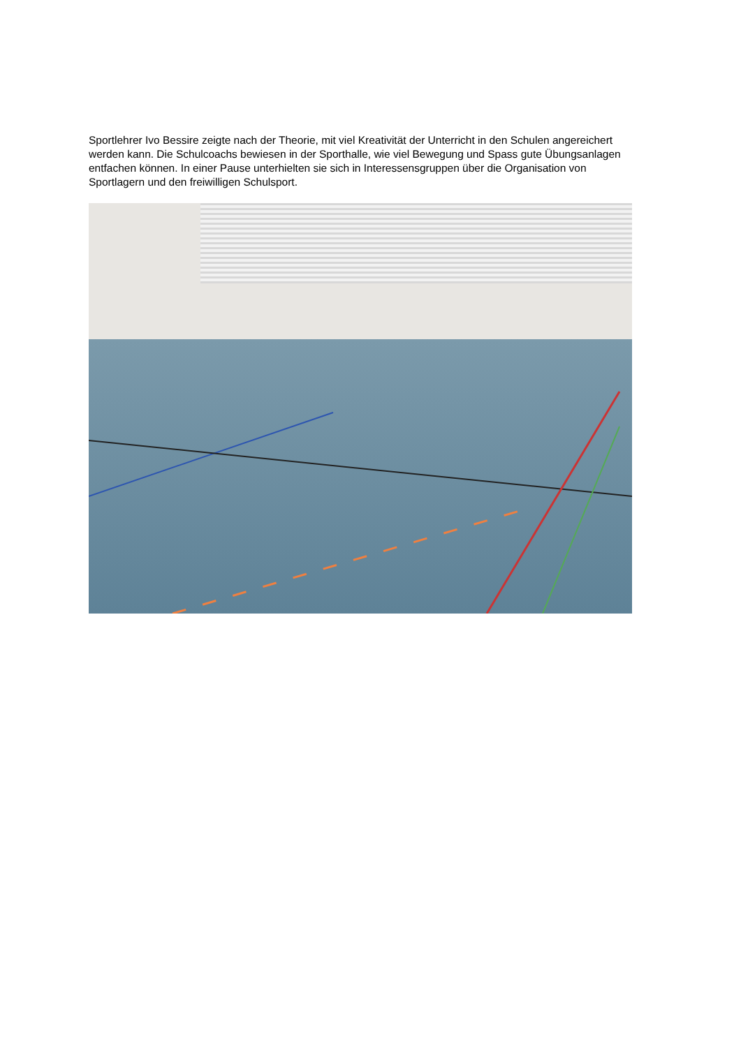Sportlehrer Ivo Bessire zeigte nach der Theorie, mit viel Kreativität der Unterricht in den Schulen angereichert werden kann. Die Schulcoachs bewiesen in der Sporthalle, wie viel Bewegung und Spass gute Übungsanlagen entfachen können. In einer Pause unterhielten sie sich in Interessensgruppen über die Organisation von Sportlagern und den freiwilligen Schulsport.